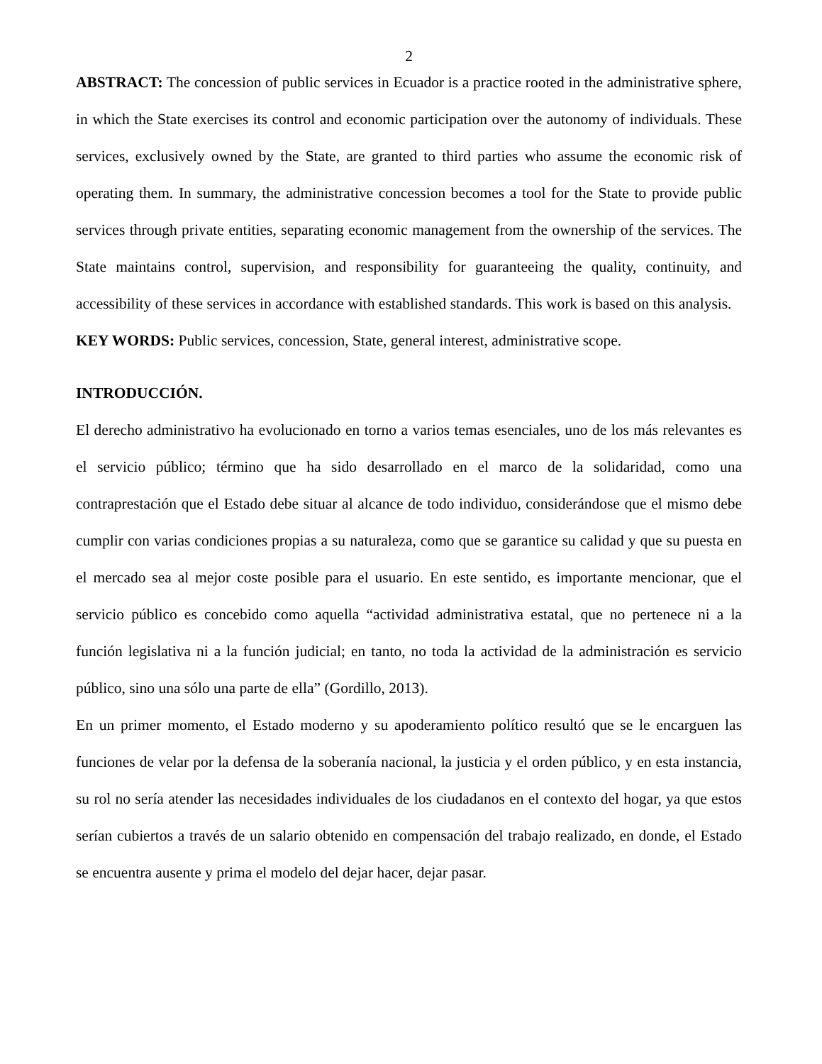2
ABSTRACT: The concession of public services in Ecuador is a practice rooted in the administrative sphere, in which the State exercises its control and economic participation over the autonomy of individuals. These services, exclusively owned by the State, are granted to third parties who assume the economic risk of operating them. In summary, the administrative concession becomes a tool for the State to provide public services through private entities, separating economic management from the ownership of the services. The State maintains control, supervision, and responsibility for guaranteeing the quality, continuity, and accessibility of these services in accordance with established standards. This work is based on this analysis.
KEY WORDS: Public services, concession, State, general interest, administrative scope.
INTRODUCCIÓN.
El derecho administrativo ha evolucionado en torno a varios temas esenciales, uno de los más relevantes es el servicio público; término que ha sido desarrollado en el marco de la solidaridad, como una contraprestación que el Estado debe situar al alcance de todo individuo, considerándose que el mismo debe cumplir con varias condiciones propias a su naturaleza, como que se garantice su calidad y que su puesta en el mercado sea al mejor coste posible para el usuario. En este sentido, es importante mencionar, que el servicio público es concebido como aquella “actividad administrativa estatal, que no pertenece ni a la función legislativa ni a la función judicial; en tanto, no toda la actividad de la administración es servicio público, sino una sólo una parte de ella” (Gordillo, 2013).
En un primer momento, el Estado moderno y su apoderamiento político resultó que se le encarguen las funciones de velar por la defensa de la soberanía nacional, la justicia y el orden público, y en esta instancia, su rol no sería atender las necesidades individuales de los ciudadanos en el contexto del hogar, ya que estos serían cubiertos a través de un salario obtenido en compensación del trabajo realizado, en donde, el Estado se encuentra ausente y prima el modelo del dejar hacer, dejar pasar.